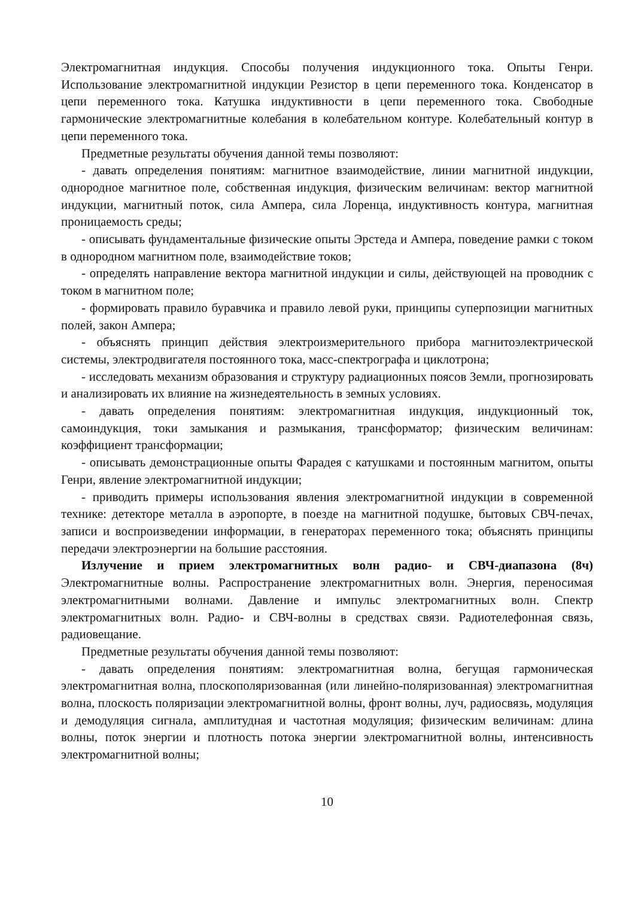Электромагнитная индукция. Способы получения индукционного тока. Опыты Генри. Использование электромагнитной индукции Резистор в цепи переменного тока. Конденсатор в цепи переменного тока. Катушка индуктивности в цепи переменного тока. Свободные гармонические электромагнитные колебания в колебательном контуре. Колебательный контур в цепи переменного тока.
Предметные результаты обучения данной темы позволяют:
- давать определения понятиям: магнитное взаимодействие, линии магнитной индукции, однородное магнитное поле, собственная индукция, физическим величинам: вектор магнитной индукции, магнитный поток, сила Ампера, сила Лоренца, индуктивность контура, магнитная проницаемость среды;
- описывать фундаментальные физические опыты Эрстеда и Ампера, поведение рамки с током в однородном магнитном поле, взаимодействие токов;
- определять направление вектора магнитной индукции и силы, действующей на проводник с током в магнитном поле;
- формировать правило буравчика и правило левой руки, принципы суперпозиции магнитных полей, закон Ампера;
- объяснять принцип действия электроизмерительного прибора магнитоэлектрической системы, электродвигателя постоянного тока, масс-спектрографа и циклотрона;
- исследовать механизм образования и структуру радиационных поясов Земли, прогнозировать и анализировать их влияние на жизнедеятельность в земных условиях.
- давать определения понятиям: электромагнитная индукция, индукционный ток, самоиндукция, токи замыкания и размыкания, трансформатор; физическим величинам: коэффициент трансформации;
- описывать демонстрационные опыты Фарадея с катушками и постоянным магнитом, опыты Генри, явление электромагнитной индукции;
- приводить примеры использования явления электромагнитной индукции в современной технике: детекторе металла в аэропорте, в поезде на магнитной подушке, бытовых СВЧ-печах, записи и воспроизведении информации, в генераторах переменного тока; объяснять принципы передачи электроэнергии на большие расстояния.
Излучение и прием электромагнитных волн радио- и СВЧ-диапазона (8ч) Электромагнитные волны. Распространение электромагнитных волн. Энергия, переносимая электромагнитными волнами. Давление и импульс электромагнитных волн. Спектр электромагнитных волн. Радио- и СВЧ-волны в средствах связи. Радиотелефонная связь, радиовещание.
Предметные результаты обучения данной темы позволяют:
- давать определения понятиям: электромагнитная волна, бегущая гармоническая электромагнитная волна, плоскополяризованная (или линейно-поляризованная) электромагнитная волна, плоскость поляризации электромагнитной волны, фронт волны, луч, радиосвязь, модуляция и демодуляция сигнала, амплитудная и частотная модуляция; физическим величинам: длина волны, поток энергии и плотность потока энергии электромагнитной волны, интенсивность электромагнитной волны;
10